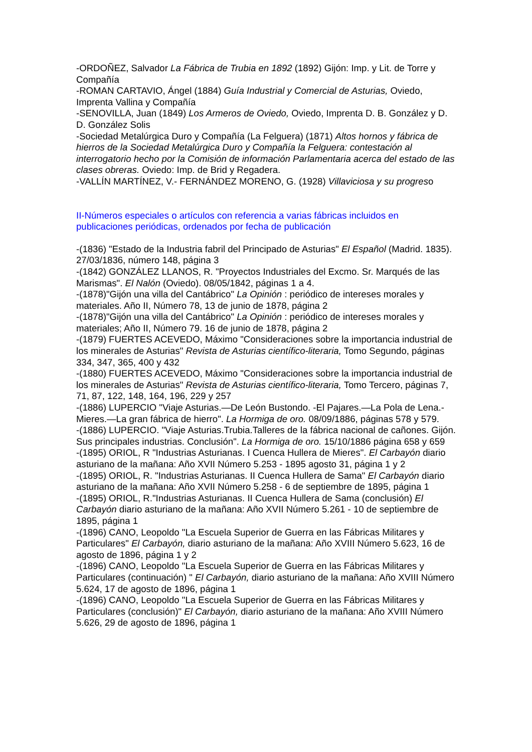-ORDOÑEZ, Salvador La Fábrica de Trubia en 1892 (1892) Gijón: Imp. y Lit. de Torre y Compañía
-ROMAN CARTAVIO, Ángel (1884) Guía Industrial y Comercial de Asturias, Oviedo, Imprenta Vallina y Compañía
-SENOVILLA, Juan (1849) Los Armeros de Oviedo, Oviedo, Imprenta D. B. González y D. D. González Solis
-Sociedad Metalúrgica Duro y Compañía (La Felguera) (1871) Altos hornos y fábrica de hierros de la Sociedad Metalúrgica Duro y Compañía la Felguera: contestación al interrogatorio hecho por la Comisión de información Parlamentaria acerca del estado de las clases obreras. Oviedo: Imp. de Brid y Regadera.
-VALLÍN MARTÍNEZ, V.- FERNÁNDEZ MORENO, G. (1928) Villaviciosa y su progreso
II-Números especiales o artículos con referencia a varias fábricas incluidos en publicaciones periódicas, ordenados por fecha de publicación
-(1836) "Estado de la Industria fabril del Principado de Asturias" El Español (Madrid. 1835). 27/03/1836, número 148, página 3
-(1842) GONZÁLEZ LLANOS, R. "Proyectos Industriales del Excmo. Sr. Marqués de las Marismas". El Nalón (Oviedo). 08/05/1842, páginas 1 a 4.
-(1878)"Gijón una villa del Cantábrico" La Opinión : periódico de intereses morales y materiales. Año II, Número 78, 13 de junio de 1878, página 2
-(1878)"Gijón una villa del Cantábrico" La Opinión : periódico de intereses morales y materiales; Año II, Número 79. 16 de junio de 1878, página 2
-(1879) FUERTES ACEVEDO, Máximo "Consideraciones sobre la importancia industrial de los minerales de Asturias" Revista de Asturias científico-literaria, Tomo Segundo, páginas 334, 347, 365, 400 y 432
-(1880) FUERTES ACEVEDO, Máximo "Consideraciones sobre la importancia industrial de los minerales de Asturias" Revista de Asturias científico-literaria, Tomo Tercero, páginas 7, 71, 87, 122, 148, 164, 196, 229 y 257
-(1886) LUPERCIO "Viaje Asturias.—De León Bustondo. -El Pajares.—La Pola de Lena.-Mieres.—La gran fábrica de hierro". La Hormiga de oro. 08/09/1886, páginas 578 y 579.
-(1886) LUPERCIO. "Viaje Asturias.Trubia.Talleres de la fábrica nacional de cañones. Gijón. Sus principales industrias. Conclusión". La Hormiga de oro. 15/10/1886 página 658 y 659
-(1895) ORIOL, R "Industrias Asturianas. I Cuenca Hullera de Mieres". El Carbayón diario asturiano de la mañana: Año XVII Número 5.253 - 1895 agosto 31, página 1 y 2
-(1895) ORIOL, R. "Industrias Asturianas. II Cuenca Hullera de Sama" El Carbayón diario asturiano de la mañana: Año XVII Número 5.258 - 6 de septiembre de 1895, página 1
-(1895) ORIOL, R."Industrias Asturianas. II Cuenca Hullera de Sama (conclusión) El Carbayón diario asturiano de la mañana: Año XVII Número 5.261 - 10 de septiembre de 1895, página 1
-(1896) CANO, Leopoldo "La Escuela Superior de Guerra en las Fábricas Militares y Particulares" El Carbayón, diario asturiano de la mañana: Año XVIII Número 5.623, 16 de agosto de 1896, página 1 y 2
-(1896) CANO, Leopoldo "La Escuela Superior de Guerra en las Fábricas Militares y Particulares (continuación) " El Carbayón, diario asturiano de la mañana: Año XVIII Número 5.624, 17 de agosto de 1896, página 1
-(1896) CANO, Leopoldo "La Escuela Superior de Guerra en las Fábricas Militares y Particulares (conclusión)" El Carbayón, diario asturiano de la mañana: Año XVIII Número 5.626, 29 de agosto de 1896, página 1